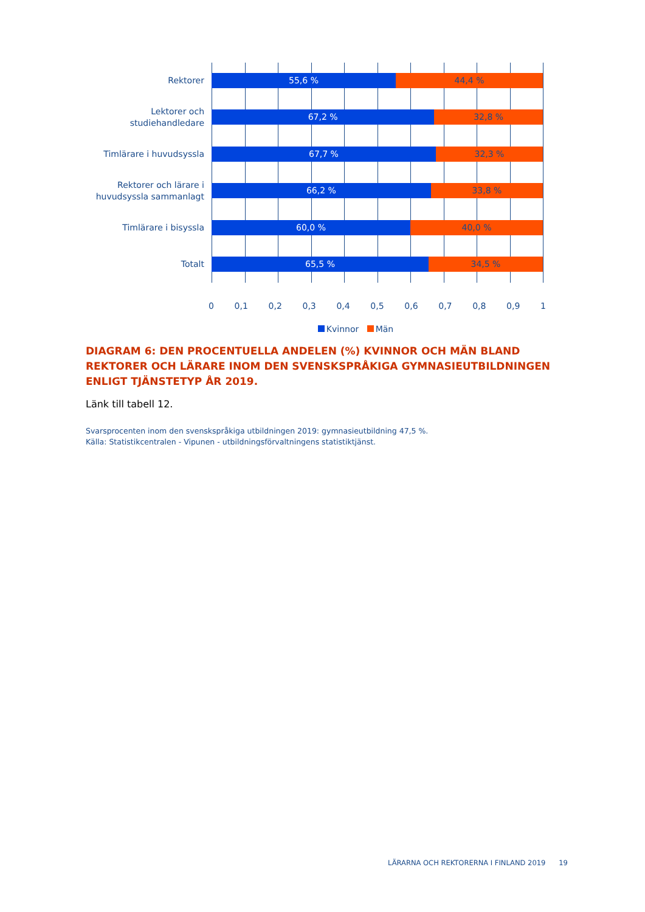Rektorer
55,6 % 44,4 %
Lektorer och studiehandledare
67,2 % 32,8 %
Timlärare i huvudsyssla
67,7 % 32,3 %
Rektorer och lärare i huvudsyssla sammanlagt
66,2 % 33,8 %
Timlärare i bisyssla
60,0 % 40,0 %
Totalt
65,5 % 34,5 %
0 0,1 0,2 0,3 0,4 0,5 0,6 0,7 0,8 0,9 1
Kvinnor Män
DIAGRAM 6: DEN PROCENTUELLA ANDELEN (%) KVINNOR OCH MÄN BLAND REKTORER OCH LÄRARE INOM DEN SVENSKSPRÅKIGA GYMNASIEUTBILDNINGEN ENLIGT TJÄNSTETYP ÅR 2019.
Länk till tabell 12.
Svarsprocenten inom den svenskspråkiga utbildningen 2019: gymnasieutbildning 47,5 %.
Källa: Statistikcentralen - Vipunen - utbildningsförvaltningens statistiktjänst.
LÄRARNA OCH REKTORERNA I FINLAND 2019 19